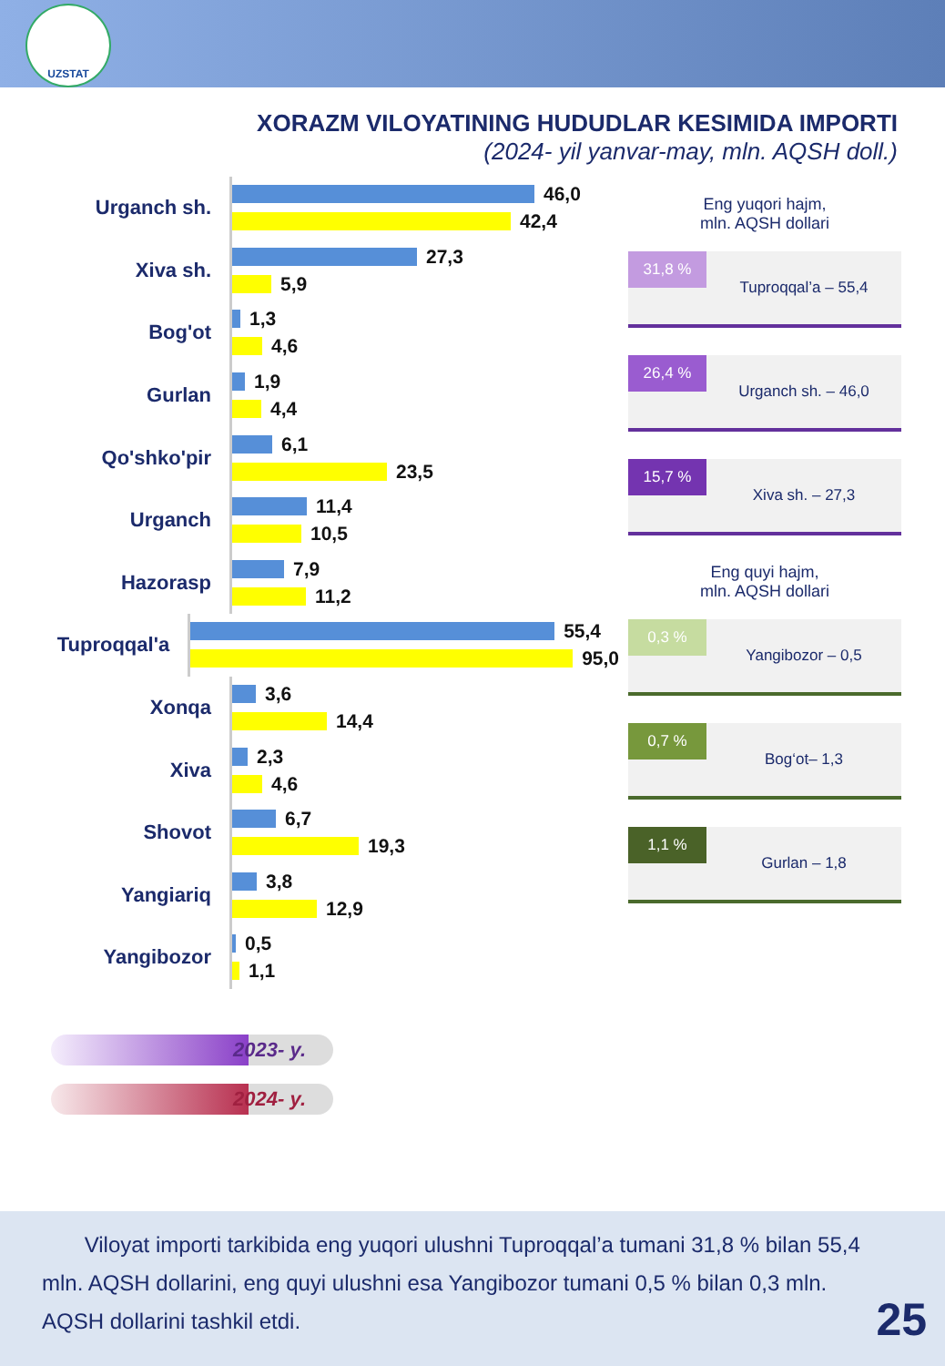UZSTAT
XORAZM VILOYATINING HUDUDLAR KESIMIDA IMPORTI
(2024- yil yanvar-may, mln. AQSH doll.)
Urganch sh.
46,0
42,4
Xiva sh.
27,3
5,9
Bog'ot
1,3
4,6
Gurlan
1,9
4,4
Qo'shko'pir
6,1
23,5
Urganch
11,4
10,5
Hazorasp
7,9
11,2
Tuproqqal'a
55,4
95,0
Xonqa
3,6
14,4
Xiva
2,3
4,6
Shovot
6,7
19,3
Yangiariq
3,8
12,9
Yangibozor
0,5
1,1
Eng yuqori hajm,
mln. AQSH dollari
31,8 %
Tuproqqal’a – 55,4
26,4 %
Urganch sh. – 46,0
15,7 %
Xiva sh. – 27,3
Eng quyi hajm,
mln. AQSH dollari
0,3 %
Yangibozor – 0,5
0,7 %
Bog‘ot– 1,3
1,1 %
Gurlan – 1,8
2023- y.
2024- y.
Viloyat importi tarkibida eng yuqori ulushni Tuproqqal’a tumani 31,8 % bilan 55,4 mln. AQSH dollarini, eng quyi ulushni esa Yangibozor tumani 0,5 % bilan 0,3 mln. AQSH dollarini tashkil etdi.
25